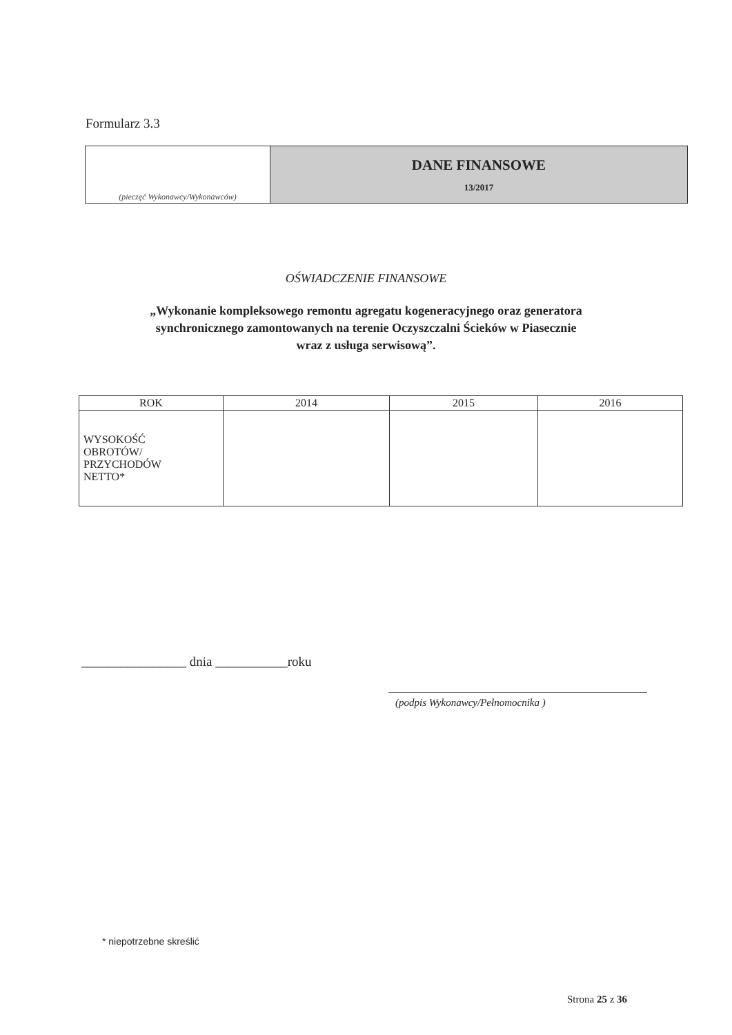Formularz 3.3
| (pieczęć Wykonawcy/Wykonawców) | DANE FINANSOWE 13/2017 |
OŚWIADCZENIE FINANSOWE
„Wykonanie kompleksowego remontu agregatu kogeneracyjnego oraz generatora
synchronicznego zamontowanych na terenie Oczyszczalni Ścieków w Piasecznie
wraz z usługa serwisową”.
| ROK | 2014 | 2015 | 2016 |
| WYSOKOŚĆ OBROTÓW/ PRZYCHODÓW NETTO* | | | |
________________ dnia ___________roku
(podpis Wykonawcy/Pełnomocnika )
* niepotrzebne skreślić
Strona 25 z 36